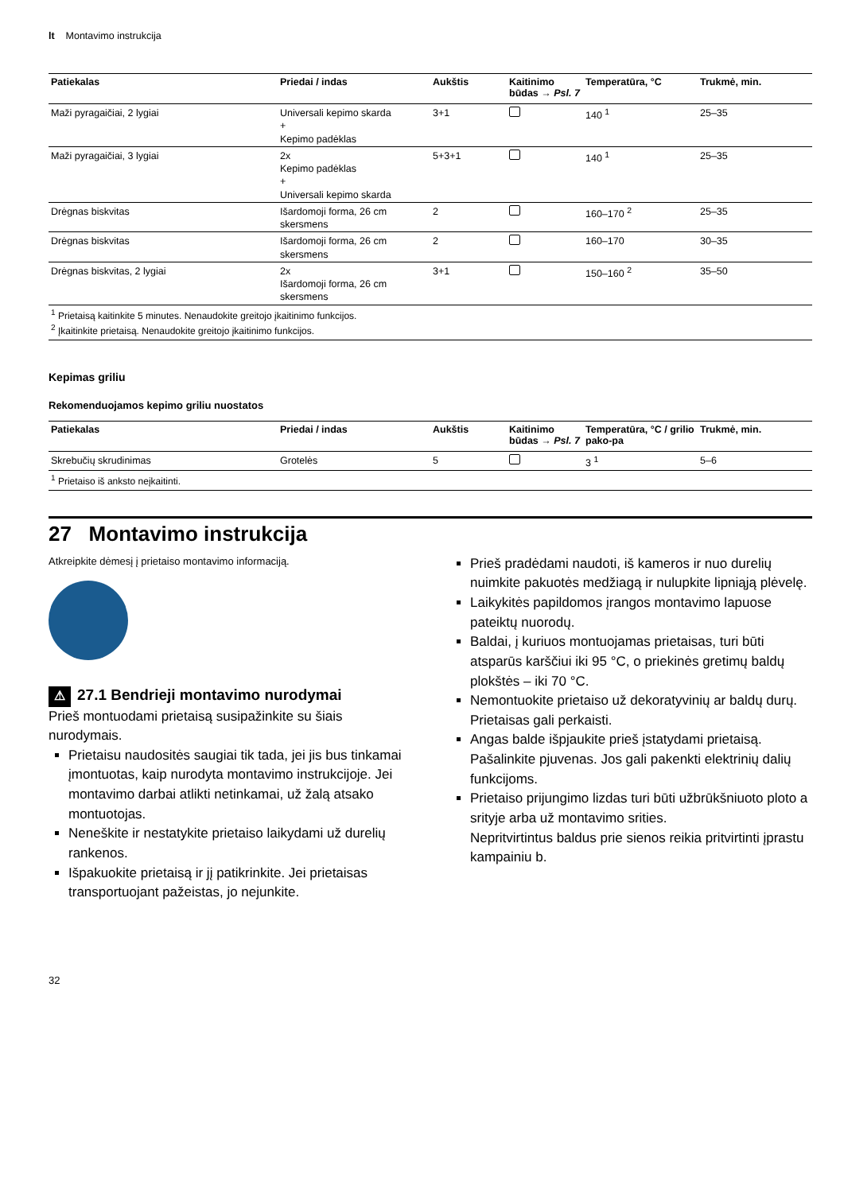lt Montavimo instrukcija
| Patiekalas | Priedai / indas | Aukštis | Kaitinimo būdas → Psl. 7 | Temperatūra, °C | Trukmė, min. |
| --- | --- | --- | --- | --- | --- |
| Maži pyragaičiai, 2 lygiai | Universali kepimo skarda + Kepimo padėklas | 3+1 | | 140 <sup>1</sup> | 25–35 |
| Maži pyragaičiai, 3 lygiai | 2x Kepimo padėklas + Universali kepimo skarda | 5+3+1 | | 140 <sup>1</sup> | 25–35 |
| Drėgnas biskvitas | Išardomoji forma, 26 cm skersmens | 2 | | 160–170 <sup>2</sup> | 25–35 |
| Drėgnas biskvitas | Išardomoji forma, 26 cm skersmens | 2 | | 160–170 | 30–35 |
| Drėgnas biskvitas, 2 lygiai | 2x Išardomoji forma, 26 cm skersmens | 3+1 | | 150–160 <sup>2</sup> | 35–50 |
| <sup>1</sup> Prietaisą kaitinkite 5 minutes. Nenaudokite greitojo įkaitinimo funkcijos. <sup>2</sup> Įkaitinkite prietaisą. Nenaudokite greitojo įkaitinimo funkcijos. | | | | | |
Kepimas griliu
Rekomenduojamos kepimo griliu nuostatos
| Patiekalas | Priedai / indas | Aukštis | Kaitinimo būdas → Psl. 7 | Temperatūra, °C / grilio pako-pa | Trukmė, min. |
| --- | --- | --- | --- | --- | --- |
| Skrebučių skrudinimas | Grotelės | 5 | | 3 <sup>1</sup> | 5–6 |
| <sup>1</sup> Prietaiso iš anksto neįkaitinti. | | | | | |
27 Montavimo instrukcija
Atkreipkite dėmesį į prietaiso montavimo informaciją.
⚠ 27.1 Bendrieji montavimo nurodymai
Prieš montuodami prietaisą susipažinkite su šiais nurodymais.
Prietaisu naudositės saugiai tik tada, jei jis bus tinkamai įmontuotas, kaip nurodyta montavimo instrukcijoje. Jei montavimo darbai atlikti netinkamai, už žalą atsako montuotojas.
Neneškite ir nestatykite prietaiso laikydami už durelių rankenos.
Išpakuokite prietaisą ir jį patikrinkite. Jei prietaisas transportuojant pažeistas, jo nejunkite.
Prieš pradėdami naudoti, iš kameros ir nuo durelių nuimkite pakuotės medžiagą ir nulupkite lipniąją plėvelę.
Laikykitės papildomos įrangos montavimo lapuose pateiktų nuorodų.
Baldai, į kuriuos montuojamas prietaisas, turi būti atsparūs karščiui iki 95 °C, o priekinės gretimų baldų plokštės – iki 70 °C.
Nemontuokite prietaiso už dekoratyvinių ar baldų durų. Prietaisas gali perkaisti.
Angas balde išpjaukite prieš įstatydami prietaisą. Pašalinkite pjuvenas. Jos gali pakenkti elektrinių dalių funkcijoms.
Prietaiso prijungimo lizdas turi būti užbrūkšniuoto ploto a srityje arba už montavimo srities.
Nepritvirtintus baldus prie sienos reikia pritvirtinti įprastu kampainiu b.
32